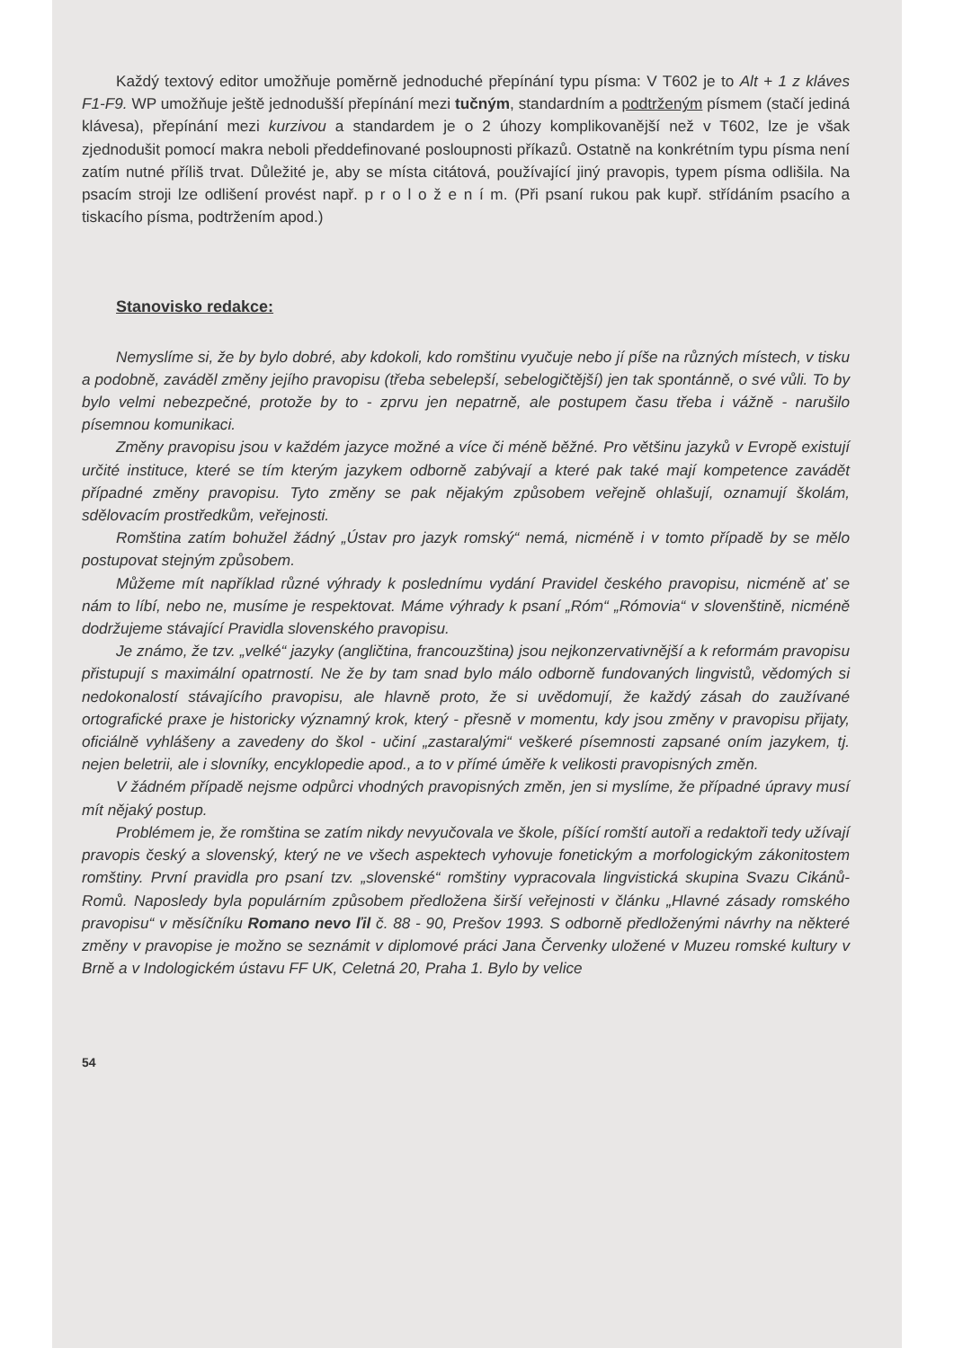Každý textový editor umožňuje poměrně jednoduché přepínání typu písma: V T602 je to Alt + 1 z kláves F1-F9. WP umožňuje ještě jednodušší přepínání mezi tučným, standardním a podtrženým písmem (stačí jediná klávesa), přepínání mezi kurzivou a standardem je o 2 úhozy komplikovanější než v T602, lze je však zjednodušit pomocí makra neboli předdefinované posloupnosti příkazů. Ostatně na konkrétním typu písma není zatím nutné příliš trvat. Důležité je, aby se místa citátová, používající jiný pravopis, typem písma odlišila. Na psacím stroji lze odlišení provést např. p r o l o ž e n í m. (Při psaní rukou pak kupř. střídáním psacího a tiskacího písma, podtržením apod.)
Stanovisko redakce:
Nemyslíme si, že by bylo dobré, aby kdokoli, kdo romštinu vyučuje nebo jí píše na různých místech, v tisku a podobně, zaváděl změny jejího pravopisu (třeba sebelepší, sebelogičtější) jen tak spontánně, o své vůli. To by bylo velmi nebezpečné, protože by to - zprvu jen nepatrně, ale postupem času třeba i vážně - narušilo písemnou komunikaci.
Změny pravopisu jsou v každém jazyce možné a více či méně běžné. Pro většinu jazyků v Evropě existují určité instituce, které se tím kterým jazykem odborně zabývají a které pak také mají kompetence zavádět případné změny pravopisu. Tyto změny se pak nějakým způsobem veřejně ohlašují, oznamují školám, sdělovacím prostředkům, veřejnosti.
Romština zatím bohužel žádný „Ústav pro jazyk romský“ nemá, nicméně i v tomto případě by se mělo postupovat stejným způsobem.
Můžeme mít například různé výhrady k poslednímu vydání Pravidel českého pravopisu, nicméně ať se nám to líbí, nebo ne, musíme je respektovat. Máme výhrady k psaní „Róm“ „Rómovia“ v slovenštině, nicméně dodržujeme stávající Pravidla slovenského pravopisu.
Je známo, že tzv. „velké“ jazyky (angličtina, francouzština) jsou nejkonzervativnější a k reformám pravopisu přistupují s maximální opatrností. Ne že by tam snad bylo málo odborně fundovaných lingvistů, vědomých si nedokonalostí stávajícího pravopisu, ale hlavně proto, že si uvědomují, že každý zásah do zaužívané ortografické praxe je historicky významný krok, který - přesně v momentu, kdy jsou změny v pravopisu přijaty, oficiálně vyhlášeny a zavedeny do škol - učiní „zastaralými“ veškeré písemnosti zapsané oním jazykem, tj. nejen beletrii, ale i slovníky, encyklopedie apod., a to v přímé úměře k velikosti pravopisných změn.
V žádném případě nejsme odpůrci vhodných pravopisných změn, jen si myslíme, že případné úpravy musí mít nějaký postup.
Problémem je, že romština se zatím nikdy nevyučovala ve škole, píšící romští autoři a redaktoři tedy užívají pravopis český a slovenský, který ne ve všech aspektech vyhovuje fonetickým a morfologickým zákonitostem romštiny. První pravidla pro psaní tzv. „slovenské“ romštiny vypracovala lingvistická skupina Svazu Cikánů-Romů. Naposledy byla populárním způsobem předložena širší veřejnosti v článku „Hlavné zásady romského pravopisu“ v měsíčníku Romano nevo ľil č. 88 - 90, Prešov 1993. S odborně předloženými návrhy na některé změny v pravopise je možno se seznámit v diplomové práci Jana Červenky uložené v Muzeu romské kultury v Brně a v Indologickém ústavu FF UK, Celetná 20, Praha 1. Bylo by velice
54